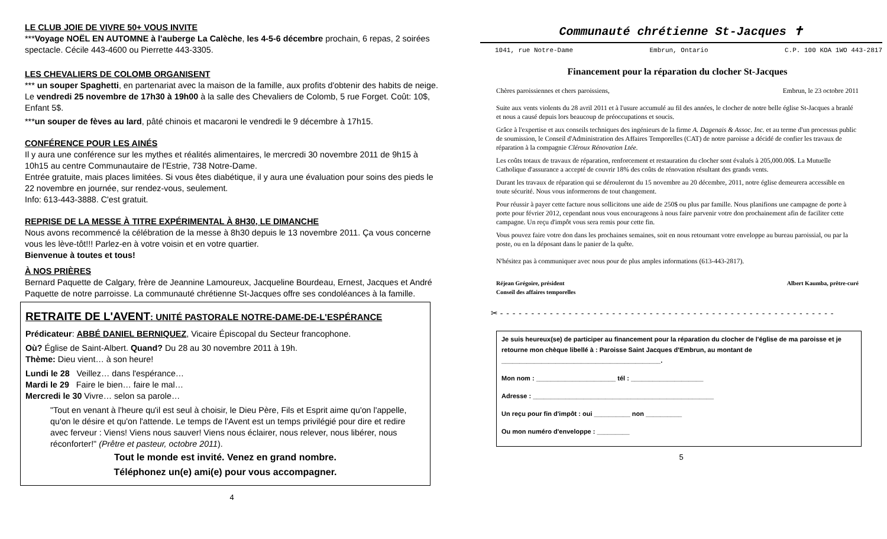LE CLUB JOIE DE VIVRE 50+ VOUS INVITE
***Voyage NOËL EN AUTOMNE à l'auberge La Calèche, les 4-5-6 décembre prochain, 6 repas, 2 soirées spectacle. Cécile 443-4600 ou Pierrette 443-3305.
LES CHEVALIERS DE COLOMB ORGANISENT
*** un souper Spaghetti, en partenariat avec la maison de la famille, aux profits d'obtenir des habits de neige. Le vendredi 25 novembre de 17h30 à 19h00 à la salle des Chevaliers de Colomb, 5 rue Forget. Coût: 10$, Enfant 5$.
***un souper de fèves au lard, pâté chinois et macaroni le vendredi le 9 décembre à 17h15.
CONFÉRENCE POUR LES AINÉS
Il y aura une conférence sur les mythes et réalités alimentaires, le mercredi 30 novembre 2011 de 9h15 à 10h15 au centre Communautaire de l'Estrie, 738 Notre-Dame.
Entrée gratuite, mais places limitées. Si vous êtes diabétique, il y aura une évaluation pour soins des pieds le 22 novembre en journée, sur rendez-vous, seulement.
Info: 613-443-3888. C'est gratuit.
REPRISE DE LA MESSE À TITRE EXPÉRIMENTAL À 8H30, LE DIMANCHE
Nous avons recommencé la célébration de la messe à 8h30 depuis le 13 novembre 2011. Ça vous concerne vous les lève-tôt!!! Parlez-en à votre voisin et en votre quartier.
Bienvenue à toutes et tous!
À NOS PRIÈRES
Bernard Paquette de Calgary, frère de Jeannine Lamoureux, Jacqueline Bourdeau, Ernest, Jacques et André Paquette de notre parroisse. La communauté chrétienne St-Jacques offre ses condoléances à la famille.
RETRAITE DE L'AVENT: UNITÉ PASTORALE NOTRE-DAME-DE-L'ESPÉRANCE
Prédicateur: ABBÉ DANIEL BERNIQUEZ, Vicaire Épiscopal du Secteur francophone.
Où? Église de Saint-Albert. Quand? Du 28 au 30 novembre 2011 à 19h.
Thème: Dieu vient… à son heure!
Lundi le 28 Veillez… dans l'espérance…
Mardi le 29 Faire le bien… faire le mal…
Mercredi le 30 Vivre… selon sa parole…
"Tout en venant à l'heure qu'il est seul à choisir, le Dieu Père, Fils et Esprit aime qu'on l'appelle, qu'on le désire et qu'on l'attende. Le temps de l'Avent est un temps privilégié pour dire et redire avec ferveur : Viens! Viens nous sauver! Viens nous éclairer, nous relever, nous libérer, nous réconforter!" (Prêtre et pasteur, octobre 2011).
Tout le monde est invité. Venez en grand nombre.
Téléphonez un(e) ami(e) pour vous accompagner.
4
Communauté chrétienne St-Jacques ✝
1041, rue Notre-Dame Embrun, Ontario C.P. 100 KOA 1WO 443-2817
Financement pour la réparation du clocher St-Jacques
Chères paroissiennes et chers paroissiens, Embrun, le 23 octobre 2011
Suite aux vents violents du 28 avril 2011 et à l'usure accumulé au fil des années, le clocher de notre belle église St-Jacques a branlé et nous a causé depuis lors beaucoup de préoccupations et soucis.
Grâce à l'expertise et aux conseils techniques des ingénieurs de la firme A. Dagenais & Assoc. Inc. et au terme d'un processus public de soumission, le Conseil d'Administration des Affaires Temporelles (CAT) de notre paroisse a décidé de confier les travaux de réparation à la compagnie Cléroux Rénovation Ltée.
Les coûts totaux de travaux de réparation, renforcement et restauration du clocher sont évalués à 205,000.00$. La Mutuelle Catholique d'assurance a accepté de couvrir 18% des coûts de rénovation résultant des grands vents.
Durant les travaux de réparation qui se dérouleront du 15 novembre au 20 décembre, 2011, notre église demeurera accessible en toute sécurité. Nous vous informerons de tout changement.
Pour réussir à payer cette facture nous sollicitons une aide de 250$ ou plus par famille. Nous planifions une campagne de porte à porte pour février 2012, cependant nous vous encourageons à nous faire parvenir votre don prochainement afin de faciliter cette campagne. Un reçu d'impôt vous sera remis pour cette fin.
Vous pouvez faire votre don dans les prochaines semaines, soit en nous retournant votre enveloppe au bureau paroissial, ou par la poste, ou en la déposant dans le panier de la quête.
N'hésitez pas à communiquer avec nous pour de plus amples informations (613-443-2817).
Réjean Grégoire, président
Conseil des affaires temporelles Albert Kaumba, prêtre-curé
✂ - - - - - - - - - - - - - - - - - - - - - - - - - - - - - - - - - - - - - - - - - - - - - - - - - - - - - -
Je suis heureux(se) de participer au financement pour la réparation du clocher de l'église de ma paroisse et je retourne mon chèque libellé à : Paroisse Saint Jacques d'Embrun, au montant de ____________________________________________.
Mon nom : ______________________ tél : ____________________
Adresse : __________________________________________________
Un reçu pour fin d'impôt : oui __________ non __________
Ou mon numéro d'enveloppe : _________
5